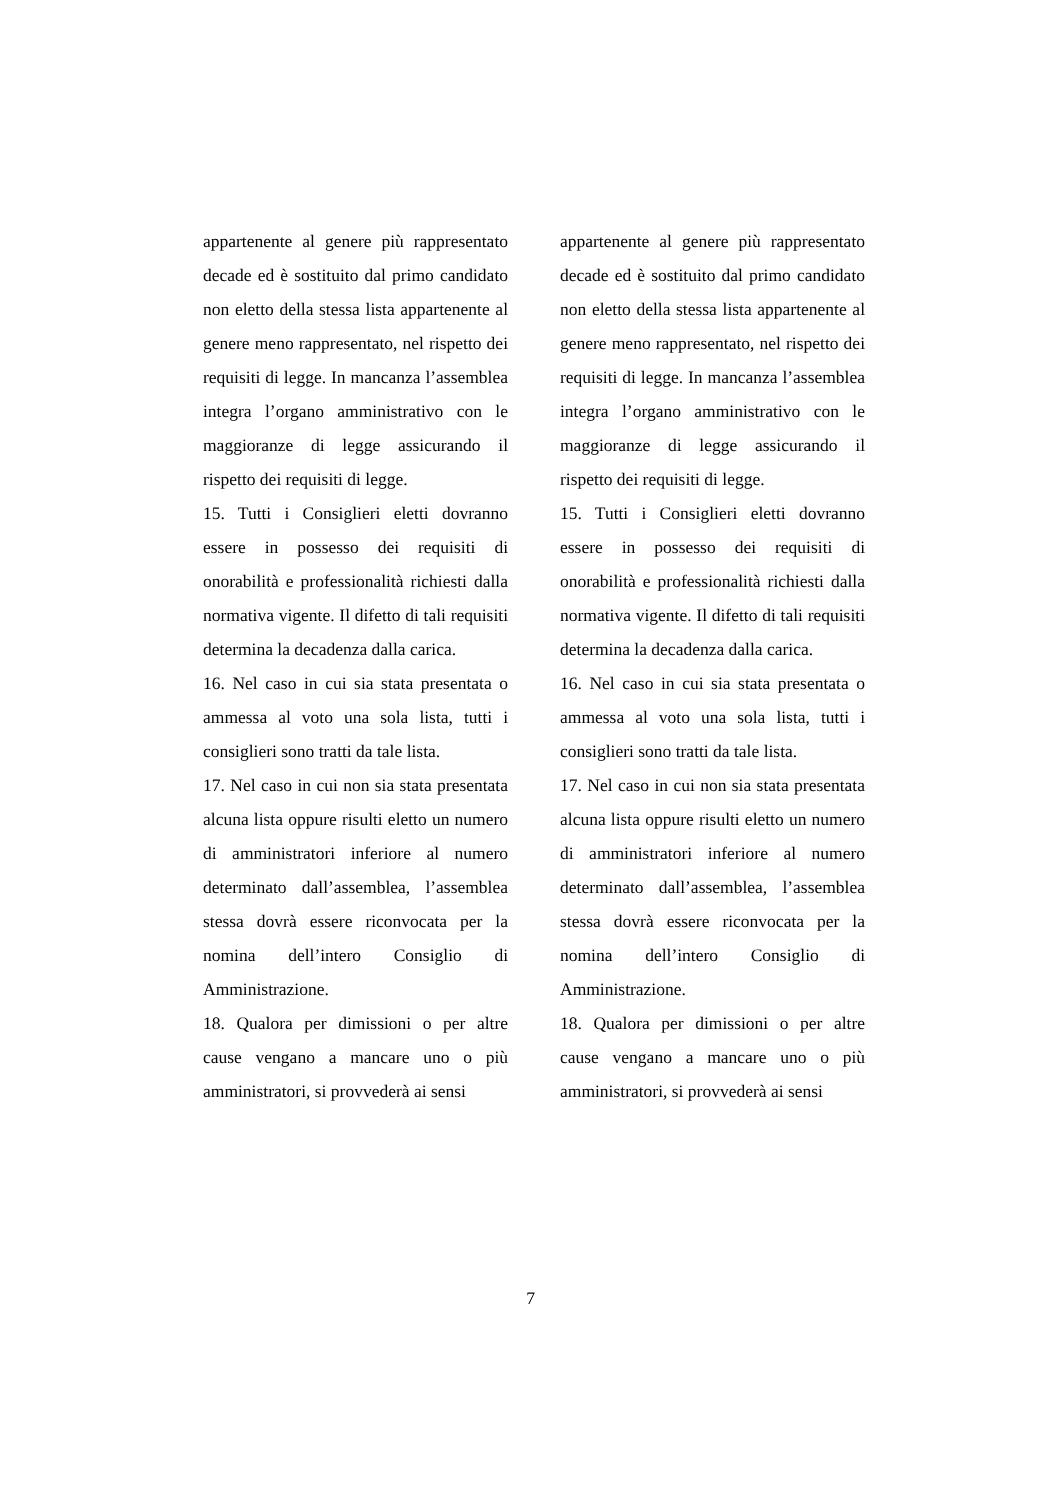appartenente al genere più rappresentato decade ed è sostituito dal primo candidato non eletto della stessa lista appartenente al genere meno rappresentato, nel rispetto dei requisiti di legge. In mancanza l’assemblea integra l’organo amministrativo con le maggioranze di legge assicurando il rispetto dei requisiti di legge.
15. Tutti i Consiglieri eletti dovranno essere in possesso dei requisiti di onorabilità e professionalità richiesti dalla normativa vigente. Il difetto di tali requisiti determina la decadenza dalla carica.
16. Nel caso in cui sia stata presentata o ammessa al voto una sola lista, tutti i consiglieri sono tratti da tale lista.
17. Nel caso in cui non sia stata presentata alcuna lista oppure risulti eletto un numero di amministratori inferiore al numero determinato dall’assemblea, l’assemblea stessa dovrà essere riconvocata per la nomina dell’intero Consiglio di Amministrazione.
18. Qualora per dimissioni o per altre cause vengano a mancare uno o più amministratori, si provvederà ai sensi
appartenente al genere più rappresentato decade ed è sostituito dal primo candidato non eletto della stessa lista appartenente al genere meno rappresentato, nel rispetto dei requisiti di legge. In mancanza l’assemblea integra l’organo amministrativo con le maggioranze di legge assicurando il rispetto dei requisiti di legge.
15. Tutti i Consiglieri eletti dovranno essere in possesso dei requisiti di onorabilità e professionalità richiesti dalla normativa vigente. Il difetto di tali requisiti determina la decadenza dalla carica.
16. Nel caso in cui sia stata presentata o ammessa al voto una sola lista, tutti i consiglieri sono tratti da tale lista.
17. Nel caso in cui non sia stata presentata alcuna lista oppure risulti eletto un numero di amministratori inferiore al numero determinato dall’assemblea, l’assemblea stessa dovrà essere riconvocata per la nomina dell’intero Consiglio di Amministrazione.
18. Qualora per dimissioni o per altre cause vengano a mancare uno o più amministratori, si provvederà ai sensi
7